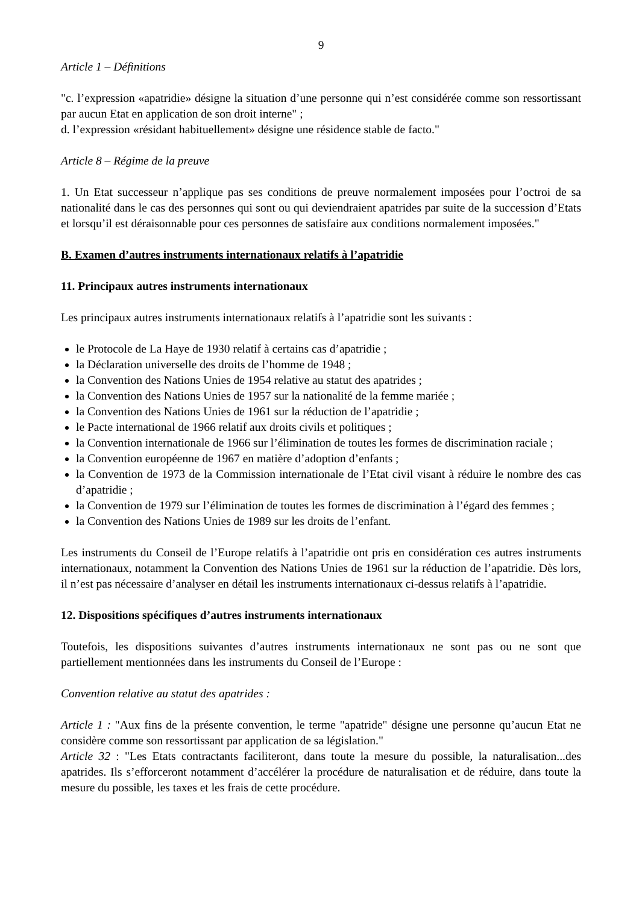9
Article 1 – Définitions
"c. l’expression «apatridie» désigne la situation d’une personne qui n’est considérée comme son ressortissant par aucun Etat en application de son droit interne" ;
d. l’expression «résidant habituellement» désigne une résidence stable de facto."
Article 8 – Régime de la preuve
1. Un Etat successeur n’applique pas ses conditions de preuve normalement imposées pour l’octroi de sa nationalité dans le cas des personnes qui sont ou qui deviendraient apatrides par suite de la succession d’Etats et lorsqu’il est déraisonnable pour ces personnes de satisfaire aux conditions normalement imposées."
B. Examen d’autres instruments internationaux relatifs à l’apatridie
11. Principaux autres instruments internationaux
Les principaux autres instruments internationaux relatifs à l’apatridie sont les suivants :
le Protocole de La Haye de 1930 relatif à certains cas d’apatridie ;
la Déclaration universelle des droits de l’homme de 1948 ;
la Convention des Nations Unies de 1954 relative au statut des apatrides ;
la Convention des Nations Unies de 1957 sur la nationalité de la femme mariée ;
la Convention des Nations Unies de 1961 sur la réduction de l’apatridie ;
le Pacte international de 1966 relatif aux droits civils et politiques ;
la Convention internationale de 1966 sur l’élimination de toutes les formes de discrimination raciale ;
la Convention européenne de 1967 en matière d’adoption d’enfants ;
la Convention de 1973 de la Commission internationale de l’Etat civil visant à réduire le nombre des cas d’apatridie ;
la Convention de 1979 sur l’élimination de toutes les formes de discrimination à l’égard des femmes ;
la Convention des Nations Unies de 1989 sur les droits de l’enfant.
Les instruments du Conseil de l’Europe relatifs à l’apatridie ont pris en considération ces autres instruments internationaux, notamment la Convention des Nations Unies de 1961 sur la réduction de l’apatridie. Dès lors, il n’est pas nécessaire d’analyser en détail les instruments internationaux ci-dessus relatifs à l’apatridie.
12. Dispositions spécifiques d’autres instruments internationaux
Toutefois, les dispositions suivantes d’autres instruments internationaux ne sont pas ou ne sont que partiellement mentionnées dans les instruments du Conseil de l’Europe :
Convention relative au statut des apatrides :
Article 1 : "Aux fins de la présente convention, le terme "apatride" désigne une personne qu’aucun Etat ne considère comme son ressortissant par application de sa législation."
Article 32 : "Les Etats contractants faciliteront, dans toute la mesure du possible, la naturalisation...des apatrides. Ils s’efforceront notamment d’accélérer la procédure de naturalisation et de réduire, dans toute la mesure du possible, les taxes et les frais de cette procédure.